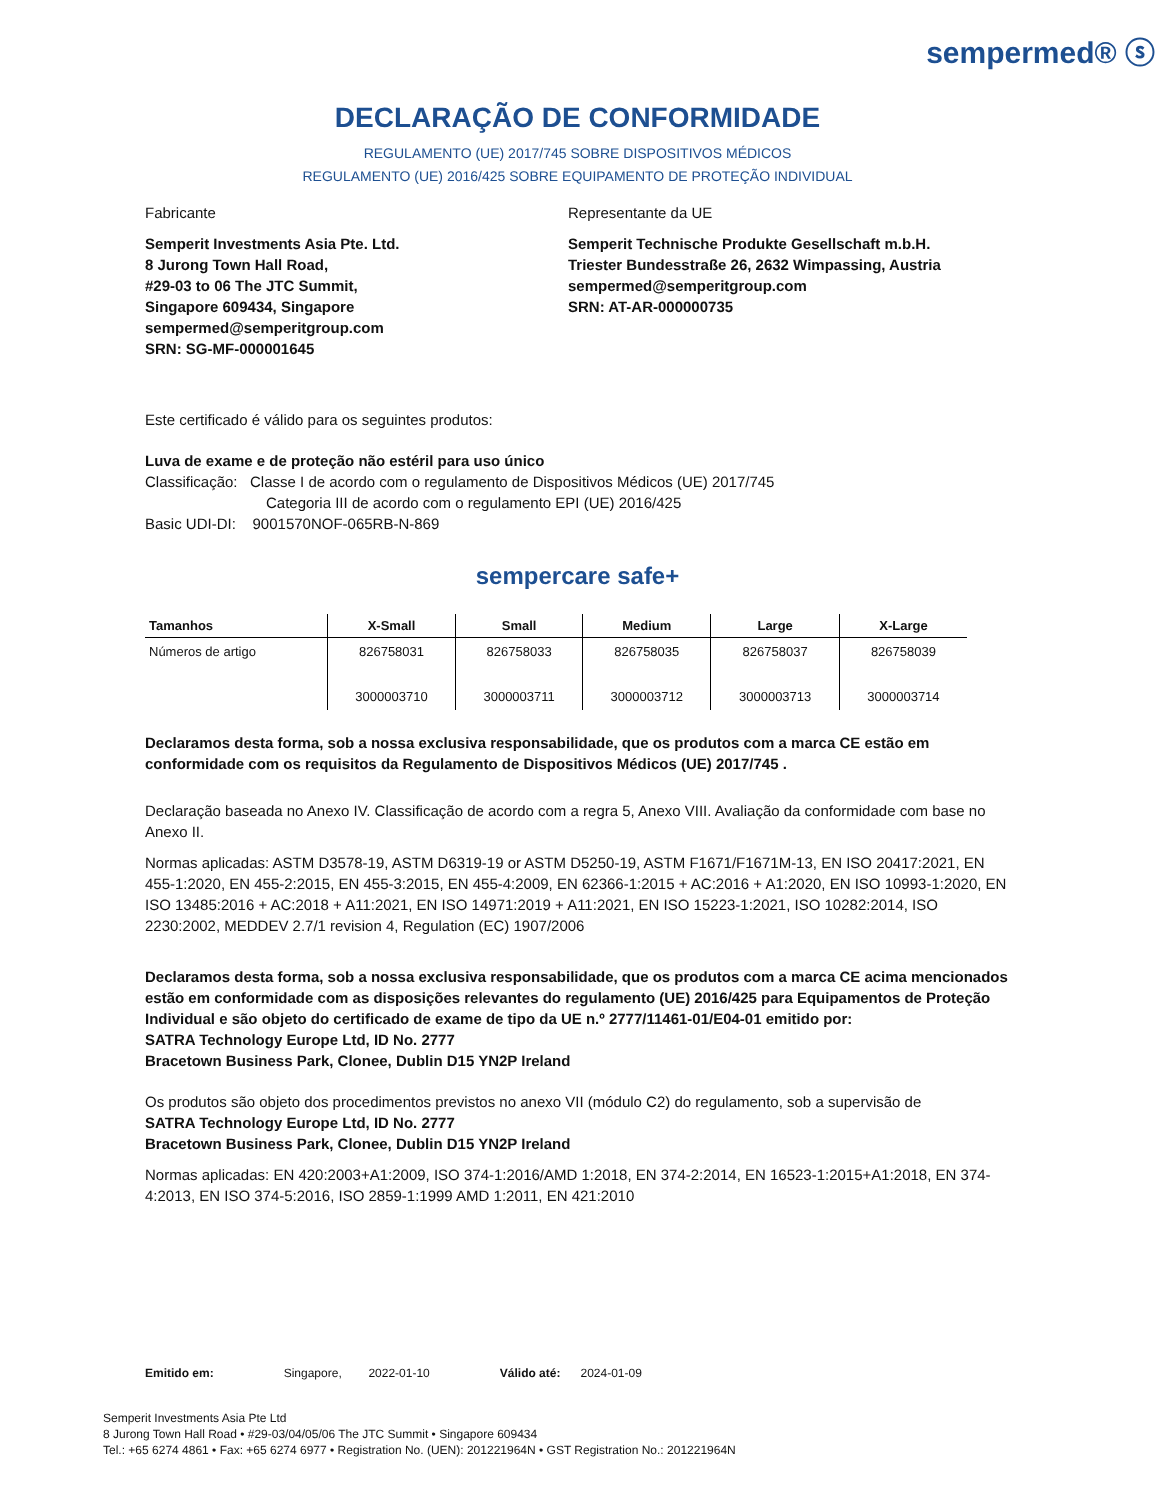sempermed® ⓢ
DECLARAÇÃO DE CONFORMIDADE
REGULAMENTO (UE) 2017/745 SOBRE DISPOSITIVOS MÉDICOS
REGULAMENTO (UE) 2016/425 SOBRE EQUIPAMENTO DE PROTEÇÃO INDIVIDUAL
Fabricante
Semperit Investments Asia Pte. Ltd.
8 Jurong Town Hall Road,
#29-03 to 06 The JTC Summit,
Singapore 609434, Singapore
sempermed@semperitgroup.com
SRN: SG-MF-000001645
Representante da UE
Semperit Technische Produkte Gesellschaft m.b.H.
Triester Bundesstraße 26, 2632 Wimpassing, Austria
sempermed@semperitgroup.com
SRN: AT-AR-000000735
Este certificado é válido para os seguintes produtos:
Luva de exame e de proteção não estéril para uso único
Classificação: Classe I de acordo com o regulamento de Dispositivos Médicos (UE) 2017/745
Categoria III de acordo com o regulamento EPI (UE) 2016/425
Basic UDI-DI: 9001570NOF-065RB-N-869
sempercare safe+
| Tamanhos | X-Small | Small | Medium | Large | X-Large |
| --- | --- | --- | --- | --- | --- |
| Números de artigo | 826758031 3000003710 | 826758033 3000003711 | 826758035 3000003712 | 826758037 3000003713 | 826758039 3000003714 |
Declaramos desta forma, sob a nossa exclusiva responsabilidade, que os produtos com a marca CE estão em conformidade com os requisitos da Regulamento de Dispositivos Médicos (UE) 2017/745 .
Declaração baseada no Anexo IV. Classificação de acordo com a regra 5, Anexo VIII. Avaliação da conformidade com base no Anexo II.
Normas aplicadas: ASTM D3578-19, ASTM D6319-19 or ASTM D5250-19, ASTM F1671/F1671M-13, EN ISO 20417:2021, EN 455-1:2020, EN 455-2:2015, EN 455-3:2015, EN 455-4:2009, EN 62366-1:2015 + AC:2016 + A1:2020, EN ISO 10993-1:2020, EN ISO 13485:2016 + AC:2018 + A11:2021, EN ISO 14971:2019 + A11:2021, EN ISO 15223-1:2021, ISO 10282:2014, ISO 2230:2002, MEDDEV 2.7/1 revision 4, Regulation (EC) 1907/2006
Declaramos desta forma, sob a nossa exclusiva responsabilidade, que os produtos com a marca CE acima mencionados estão em conformidade com as disposições relevantes do regulamento (UE) 2016/425 para Equipamentos de Proteção Individual e são objeto do certificado de exame de tipo da UE n.º 2777/11461-01/E04-01 emitido por:
SATRA Technology Europe Ltd, ID No. 2777
Bracetown Business Park, Clonee, Dublin D15 YN2P Ireland
Os produtos são objeto dos procedimentos previstos no anexo VII (módulo C2) do regulamento, sob a supervisão de
SATRA Technology Europe Ltd, ID No. 2777
Bracetown Business Park, Clonee, Dublin D15 YN2P Ireland
Normas aplicadas: EN 420:2003+A1:2009, ISO 374-1:2016/AMD 1:2018, EN 374-2:2014, EN 16523-1:2015+A1:2018, EN 374-4:2013, EN ISO 374-5:2016, ISO 2859-1:1999 AMD 1:2011, EN 421:2010
Emitido em: Singapore, 2022-01-10 Válido até: 2024-01-09
Semperit Investments Asia Pte Ltd
8 Jurong Town Hall Road • #29-03/04/05/06 The JTC Summit • Singapore 609434
Tel.: +65 6274 4861 • Fax: +65 6274 6977 • Registration No. (UEN): 201221964N • GST Registration No.: 201221964N